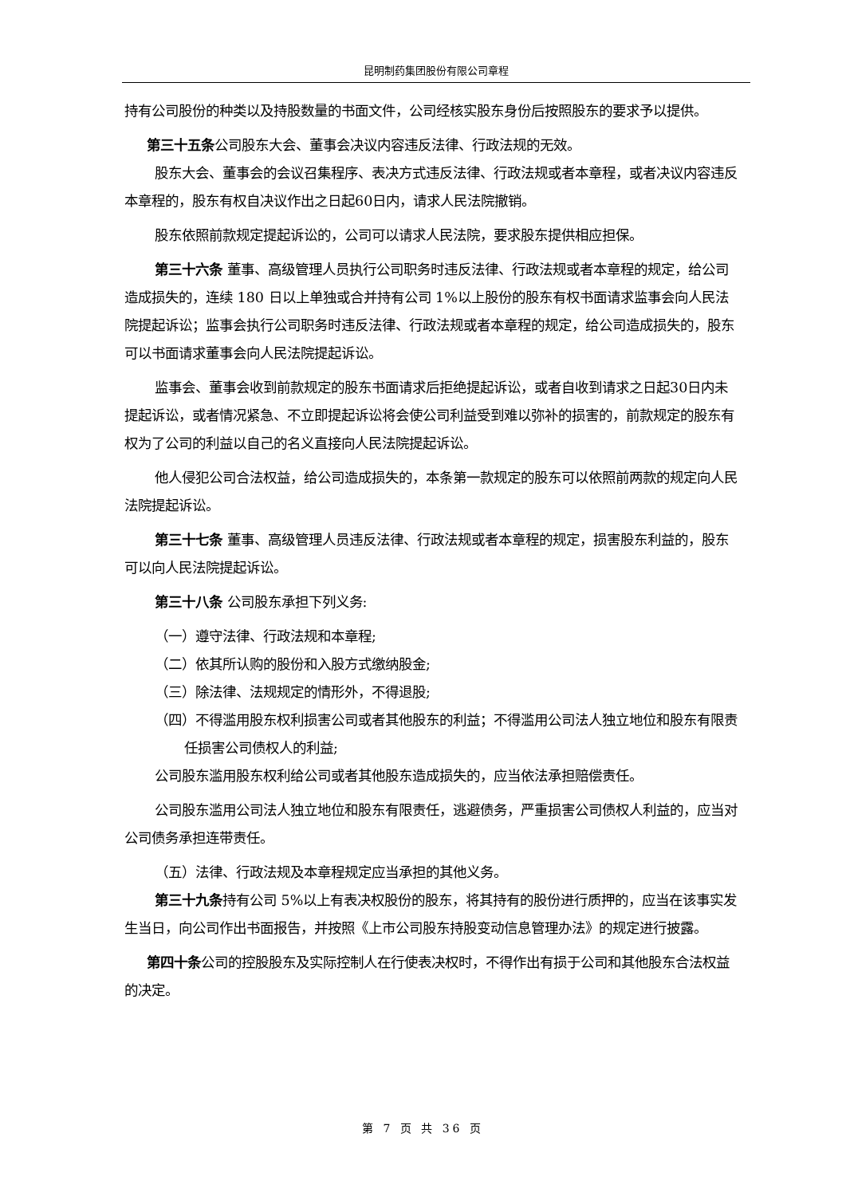昆明制药集团股份有限公司章程
持有公司股份的种类以及持股数量的书面文件，公司经核实股东身份后按照股东的要求予以提供。
第三十五条公司股东大会、董事会决议内容违反法律、行政法规的无效。
股东大会、董事会的会议召集程序、表决方式违反法律、行政法规或者本章程，或者决议内容违反本章程的，股东有权自决议作出之日起60日内，请求人民法院撤销。
股东依照前款规定提起诉讼的，公司可以请求人民法院，要求股东提供相应担保。
第三十六条 董事、高级管理人员执行公司职务时违反法律、行政法规或者本章程的规定，给公司造成损失的，连续 180 日以上单独或合并持有公司 1%以上股份的股东有权书面请求监事会向人民法院提起诉讼；监事会执行公司职务时违反法律、行政法规或者本章程的规定，给公司造成损失的，股东可以书面请求董事会向人民法院提起诉讼。
监事会、董事会收到前款规定的股东书面请求后拒绝提起诉讼，或者自收到请求之日起30日内未提起诉讼，或者情况紧急、不立即提起诉讼将会使公司利益受到难以弥补的损害的，前款规定的股东有权为了公司的利益以自己的名义直接向人民法院提起诉讼。
他人侵犯公司合法权益，给公司造成损失的，本条第一款规定的股东可以依照前两款的规定向人民法院提起诉讼。
第三十七条 董事、高级管理人员违反法律、行政法规或者本章程的规定，损害股东利益的，股东可以向人民法院提起诉讼。
第三十八条 公司股东承担下列义务:
（一）遵守法律、行政法规和本章程;
（二）依其所认购的股份和入股方式缴纳股金;
（三）除法律、法规规定的情形外，不得退股;
（四）不得滥用股东权利损害公司或者其他股东的利益；不得滥用公司法人独立地位和股东有限责任损害公司债权人的利益;
公司股东滥用股东权利给公司或者其他股东造成损失的，应当依法承担赔偿责任。
公司股东滥用公司法人独立地位和股东有限责任，逃避债务，严重损害公司债权人利益的，应当对公司债务承担连带责任。
（五）法律、行政法规及本章程规定应当承担的其他义务。
第三十九条持有公司 5%以上有表决权股份的股东，将其持有的股份进行质押的，应当在该事实发生当日，向公司作出书面报告，并按照《上市公司股东持股变动信息管理办法》的规定进行披露。
第四十条公司的控股股东及实际控制人在行使表决权时，不得作出有损于公司和其他股东合法权益的决定。
第 7 页 共 36 页